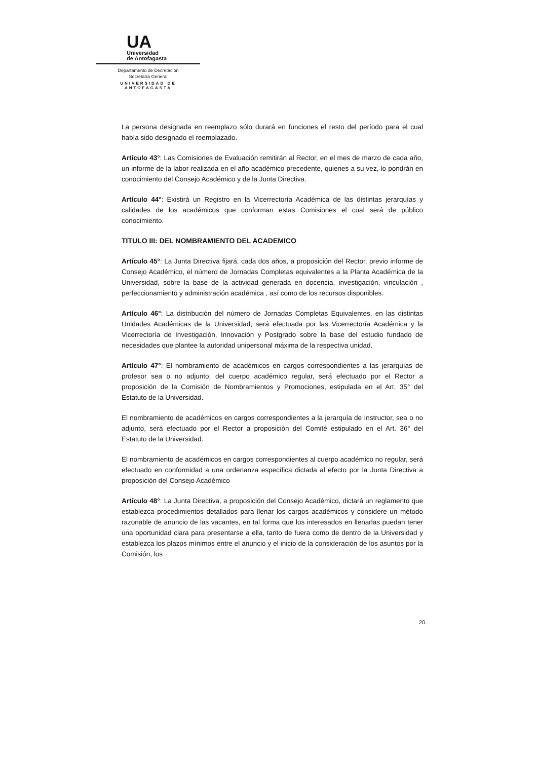UA
Universidad
de Antofagasta
Departamento de Decretación
Secretaría General
UNIVERSIDAD DE ANTOFAGASTA
La persona designada en reemplazo sólo durará en funciones el resto del período para el cual había sido designado el reemplazado.
Artículo 43°: Las Comisiones de Evaluación remitirán al Rector, en el mes de marzo de cada año, un informe de la labor realizada en el año académico precedente, quienes a su vez, lo pondrán en conocimiento del Consejo Académico y de la Junta Directiva.
Artículo 44°: Existirá un Registro en la Vicerrectoría Académica de las distintas jerarquías y calidades de los académicos que conforman estas Comisiones el cual será de público conocimiento.
TITULO III: DEL NOMBRAMIENTO DEL ACADEMICO
Artículo 45°: La Junta Directiva fijará, cada dos años, a proposición del Rector, previo informe de Consejo Académico, el número de Jornadas Completas equivalentes a la Planta Académica de la Universidad, sobre la base de la actividad generada en docencia, investigación, vinculación , perfeccionamiento y administración académica , así como de los recursos disponibles.
Artículo 46°: La distribución del número de Jornadas Completas Equivalentes, en las distintas Unidades Académicas de la Universidad, será efectuada por las Vicerrectoría Académica y la Vicerrectoría de Investigación, Innovación y Postgrado sobre la base del estudio fundado de necesidades que plantee la autoridad unipersonal máxima de la respectiva unidad.
Artículo 47°: El nombramiento de académicos en cargos correspondientes a las jerarquías de profesor sea o no adjunto, del cuerpo académico regular, será efectuado por el Rector a proposición de la Comisión de Nombramientos y Promociones, estipulada en el Art. 35° del Estatuto de la Universidad.
El nombramiento de académicos en cargos correspondientes a la jerarquía de Instructor, sea o no adjunto, será efectuado por el Rector a proposición del Comité estipulado en el Art. 36° del Estatuto de la Universidad.
El nombramiento de académicos en cargos correspondientes al cuerpo académico no regular, será efectuado en conformidad a una ordenanza específica dictada al efecto por la Junta Directiva a proposición del Consejo Académico
Artículo 48°: La Junta Directiva, a proposición del Consejo Académico, dictará un reglamento que establezca procedimientos detallados para llenar los cargos académicos y considere un método razonable de anuncio de las vacantes, en tal forma que los interesados en llenarlas puedan tener una oportunidad clara para presentarse a ella, tanto de fuera como de dentro de la Universidad y establezca los plazos mínimos entre el anuncio y el inicio de la consideración de los asuntos por la Comisión, los
20.